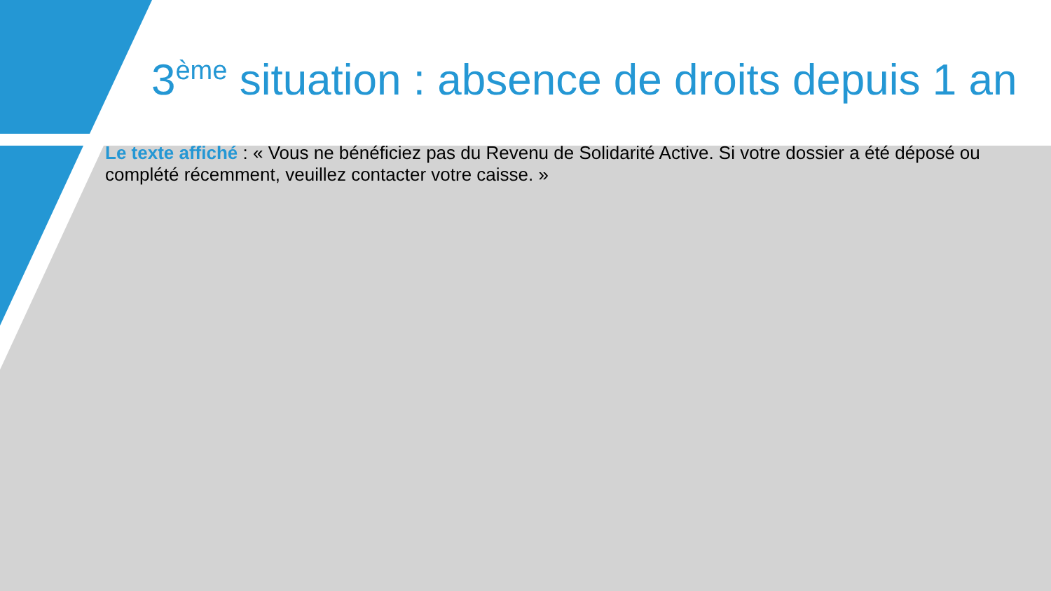3<sup>ème</sup> situation : absence de droits depuis 1 an
Le texte affiché : « Vous ne bénéficiez pas du Revenu de Solidarité Active. Si votre dossier a été déposé ou complété récemment, veuillez contacter votre caisse. »